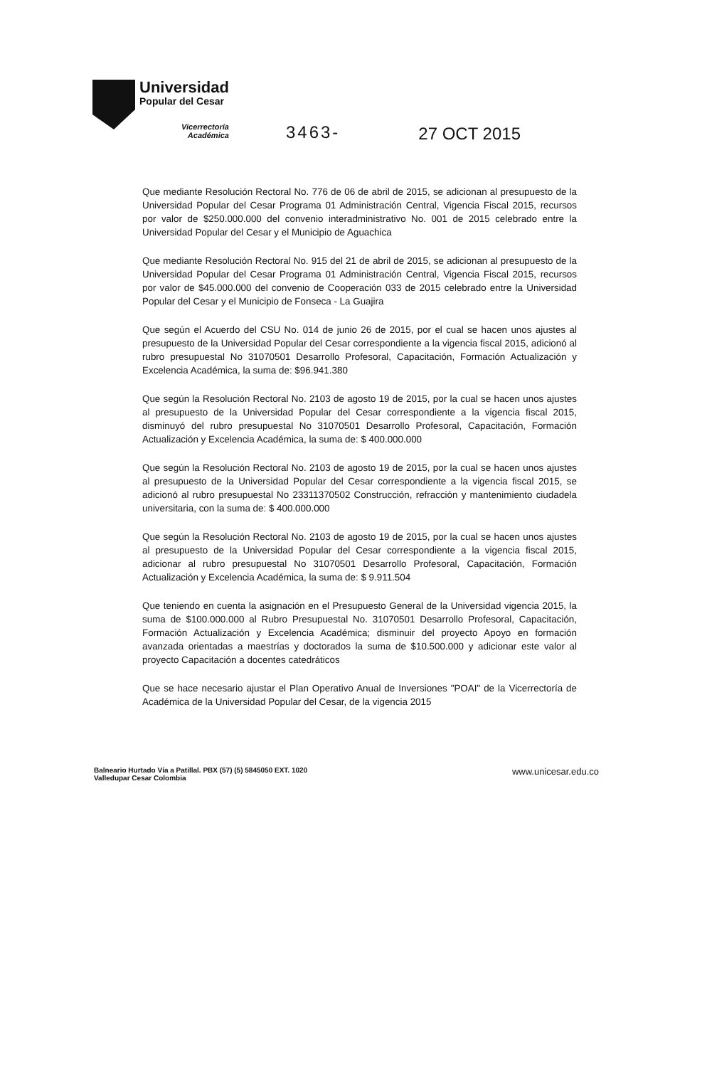Universidad
Popular del Cesar
Vicerrectoría
Académica
3463- 27 OCT 2015
Que mediante Resolución Rectoral No. 776 de 06 de abril de 2015, se adicionan al presupuesto de la Universidad Popular del Cesar Programa 01 Administración Central, Vigencia Fiscal 2015, recursos por valor de $250.000.000 del convenio interadministrativo No. 001 de 2015 celebrado entre la Universidad Popular del Cesar y el Municipio de Aguachica
Que mediante Resolución Rectoral No. 915 del 21 de abril de 2015, se adicionan al presupuesto de la Universidad Popular del Cesar Programa 01 Administración Central, Vigencia Fiscal 2015, recursos por valor de $45.000.000 del convenio de Cooperación 033 de 2015 celebrado entre la Universidad Popular del Cesar y el Municipio de Fonseca - La Guajira
Que según el Acuerdo del CSU No. 014 de junio 26 de 2015, por el cual se hacen unos ajustes al presupuesto de la Universidad Popular del Cesar correspondiente a la vigencia fiscal 2015, adicionó al rubro presupuestal No 31070501 Desarrollo Profesoral, Capacitación, Formación Actualización y Excelencia Académica, la suma de: $96.941.380
Que según la Resolución Rectoral No. 2103 de agosto 19 de 2015, por la cual se hacen unos ajustes al presupuesto de la Universidad Popular del Cesar correspondiente a la vigencia fiscal 2015, disminuyó del rubro presupuestal No 31070501 Desarrollo Profesoral, Capacitación, Formación Actualización y Excelencia Académica, la suma de: $ 400.000.000
Que según la Resolución Rectoral No. 2103 de agosto 19 de 2015, por la cual se hacen unos ajustes al presupuesto de la Universidad Popular del Cesar correspondiente a la vigencia fiscal 2015, se adicionó al rubro presupuestal No 23311370502 Construcción, refracción y mantenimiento ciudadela universitaria, con la suma de: $ 400.000.000
Que según la Resolución Rectoral No. 2103 de agosto 19 de 2015, por la cual se hacen unos ajustes al presupuesto de la Universidad Popular del Cesar correspondiente a la vigencia fiscal 2015, adicionar al rubro presupuestal No 31070501 Desarrollo Profesoral, Capacitación, Formación Actualización y Excelencia Académica, la suma de: $ 9.911.504
Que teniendo en cuenta la asignación en el Presupuesto General de la Universidad vigencia 2015, la suma de $100.000.000 al Rubro Presupuestal No. 31070501 Desarrollo Profesoral, Capacitación, Formación Actualización y Excelencia Académica; disminuir del proyecto Apoyo en formación avanzada orientadas a maestrías y doctorados la suma de $10.500.000 y adicionar este valor al proyecto Capacitación a docentes catedráticos
Que se hace necesario ajustar el Plan Operativo Anual de Inversiones "POAI" de la Vicerrectoría de Académica de la Universidad Popular del Cesar, de la vigencia 2015
Balneario Hurtado Vía a Patillal. PBX (57) (5) 5845050 EXT. 1020
Valledupar Cesar Colombia
www.unicesar.edu.co